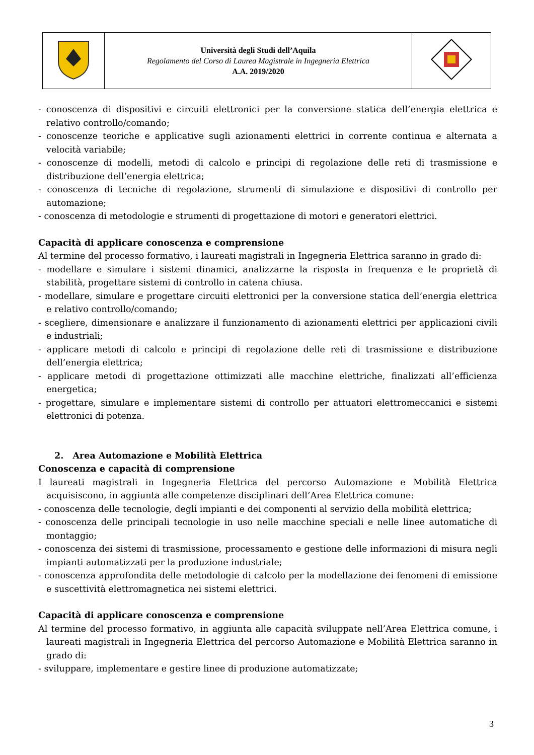| | Università degli Studi dell’Aquila Regolamento del Corso di Laurea Magistrale in Ingegneria Elettrica A.A. 2019/2020 | |
- conoscenza di dispositivi e circuiti elettronici per la conversione statica dell’energia elettrica e relativo controllo/comando;
- conoscenze teoriche e applicative sugli azionamenti elettrici in corrente continua e alternata a velocità variabile;
- conoscenze di modelli, metodi di calcolo e principi di regolazione delle reti di trasmissione e distribuzione dell’energia elettrica;
- conoscenza di tecniche di regolazione, strumenti di simulazione e dispositivi di controllo per automazione;
- conoscenza di metodologie e strumenti di progettazione di motori e generatori elettrici.
Capacità di applicare conoscenza e comprensione
Al termine del processo formativo, i laureati magistrali in Ingegneria Elettrica saranno in grado di:
- modellare e simulare i sistemi dinamici, analizzarne la risposta in frequenza e le proprietà di stabilità, progettare sistemi di controllo in catena chiusa.
- modellare, simulare e progettare circuiti elettronici per la conversione statica dell’energia elettrica e relativo controllo/comando;
- scegliere, dimensionare e analizzare il funzionamento di azionamenti elettrici per applicazioni civili e industriali;
- applicare metodi di calcolo e principi di regolazione delle reti di trasmissione e distribuzione dell’energia elettrica;
- applicare metodi di progettazione ottimizzati alle macchine elettriche, finalizzati all’efficienza energetica;
- progettare, simulare e implementare sistemi di controllo per attuatori elettromeccanici e sistemi elettronici di potenza.
2. Area Automazione e Mobilità Elettrica
Conoscenza e capacità di comprensione
I laureati magistrali in Ingegneria Elettrica del percorso Automazione e Mobilità Elettrica acquisiscono, in aggiunta alle competenze disciplinari dell’Area Elettrica comune:
- conoscenza delle tecnologie, degli impianti e dei componenti al servizio della mobilità elettrica;
- conoscenza delle principali tecnologie in uso nelle macchine speciali e nelle linee automatiche di montaggio;
- conoscenza dei sistemi di trasmissione, processamento e gestione delle informazioni di misura negli impianti automatizzati per la produzione industriale;
- conoscenza approfondita delle metodologie di calcolo per la modellazione dei fenomeni di emissione e suscettività elettromagnetica nei sistemi elettrici.
Capacità di applicare conoscenza e comprensione
Al termine del processo formativo, in aggiunta alle capacità sviluppate nell’Area Elettrica comune, i laureati magistrali in Ingegneria Elettrica del percorso Automazione e Mobilità Elettrica saranno in grado di:
- sviluppare, implementare e gestire linee di produzione automatizzate;
3